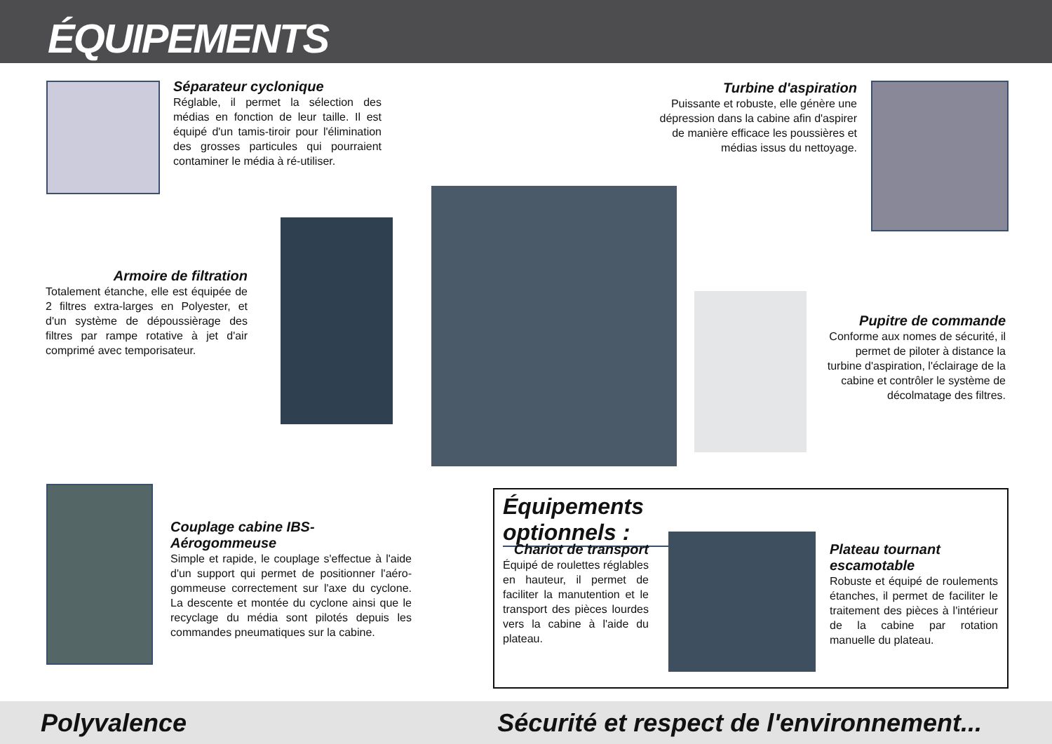ÉQUIPEMENTS
Séparateur cyclonique
Réglable, il permet la sélection des médias en fonction de leur taille. Il est équipé d'un tamis-tiroir pour l'élimination des grosses particules qui pourraient contaminer le média à ré-utiliser.
Turbine d'aspiration
Puissante et robuste, elle génère une dépression dans la cabine afin d'aspirer de manière efficace les poussières et médias issus du nettoyage.
Armoire de filtration
Totalement étanche, elle est équipée de 2 filtres extra-larges en Polyester, et d'un système de dépoussièrage des filtres par rampe rotative à jet d'air comprimé avec temporisateur.
Pupitre de commande
Conforme aux nomes de sécurité, il permet de piloter à distance la turbine d'aspiration, l'éclairage de la cabine et contrôler le système de décolmatage des filtres.
Couplage cabine IBS-Aérogommeuse
Simple et rapide, le couplage s'effectue à l'aide d'un support qui permet de positionner l'aéro-gommeuse correctement sur l'axe du cyclone. La descente et montée du cyclone ainsi que le recyclage du média sont pilotés depuis les commandes pneumatiques sur la cabine.
Équipements optionnels :
Chariot de transport
Équipé de roulettes réglables en hauteur, il permet de faciliter la manutention et le transport des pièces lourdes vers la cabine à l'aide du plateau.
Plateau tournant escamotable
Robuste et équipé de roulements étanches, il permet de faciliter le traitement des pièces à l'intérieur de la cabine par rotation manuelle du plateau.
Polyvalence Sécurité et respect de l'environnement...